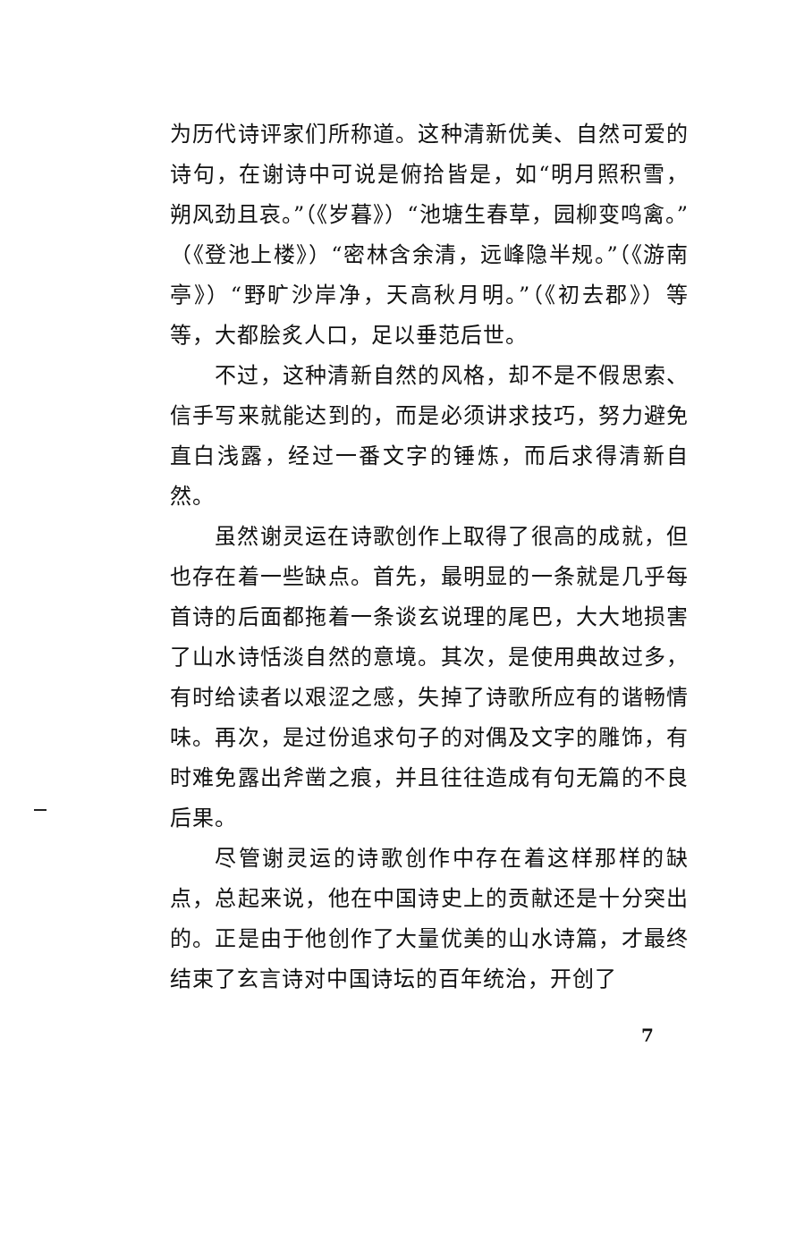为历代诗评家们所称道。这种清新优美、自然可爱的诗句，在谢诗中可说是俯拾皆是，如“明月照积雪，朔风劲且哀。”（《岁暮》）“池塘生春草，园柳变鸣禽。”（《登池上楼》）“密林含余清，远峰隐半规。”（《游南亭》）“野旷沙岸净，天高秋月明。”（《初去郡》）等等，大都脍炙人口，足以垂范后世。
不过，这种清新自然的风格，却不是不假思索、信手写来就能达到的，而是必须讲求技巧，努力避免直白浅露，经过一番文字的锤炼，而后求得清新自然。
虽然谢灵运在诗歌创作上取得了很高的成就，但也存在着一些缺点。首先，最明显的一条就是几乎每首诗的后面都拖着一条谈玄说理的尾巴，大大地损害了山水诗恬淡自然的意境。其次，是使用典故过多，有时给读者以艰涩之感，失掉了诗歌所应有的谐畅情味。再次，是过份追求句子的对偶及文字的雕饰，有时难免露出斧凿之痕，并且往往造成有句无篇的不良后果。
尽管谢灵运的诗歌创作中存在着这样那样的缺点，总起来说，他在中国诗史上的贡献还是十分突出的。正是由于他创作了大量优美的山水诗篇，才最终结束了玄言诗对中国诗坛的百年统治，开创了
7